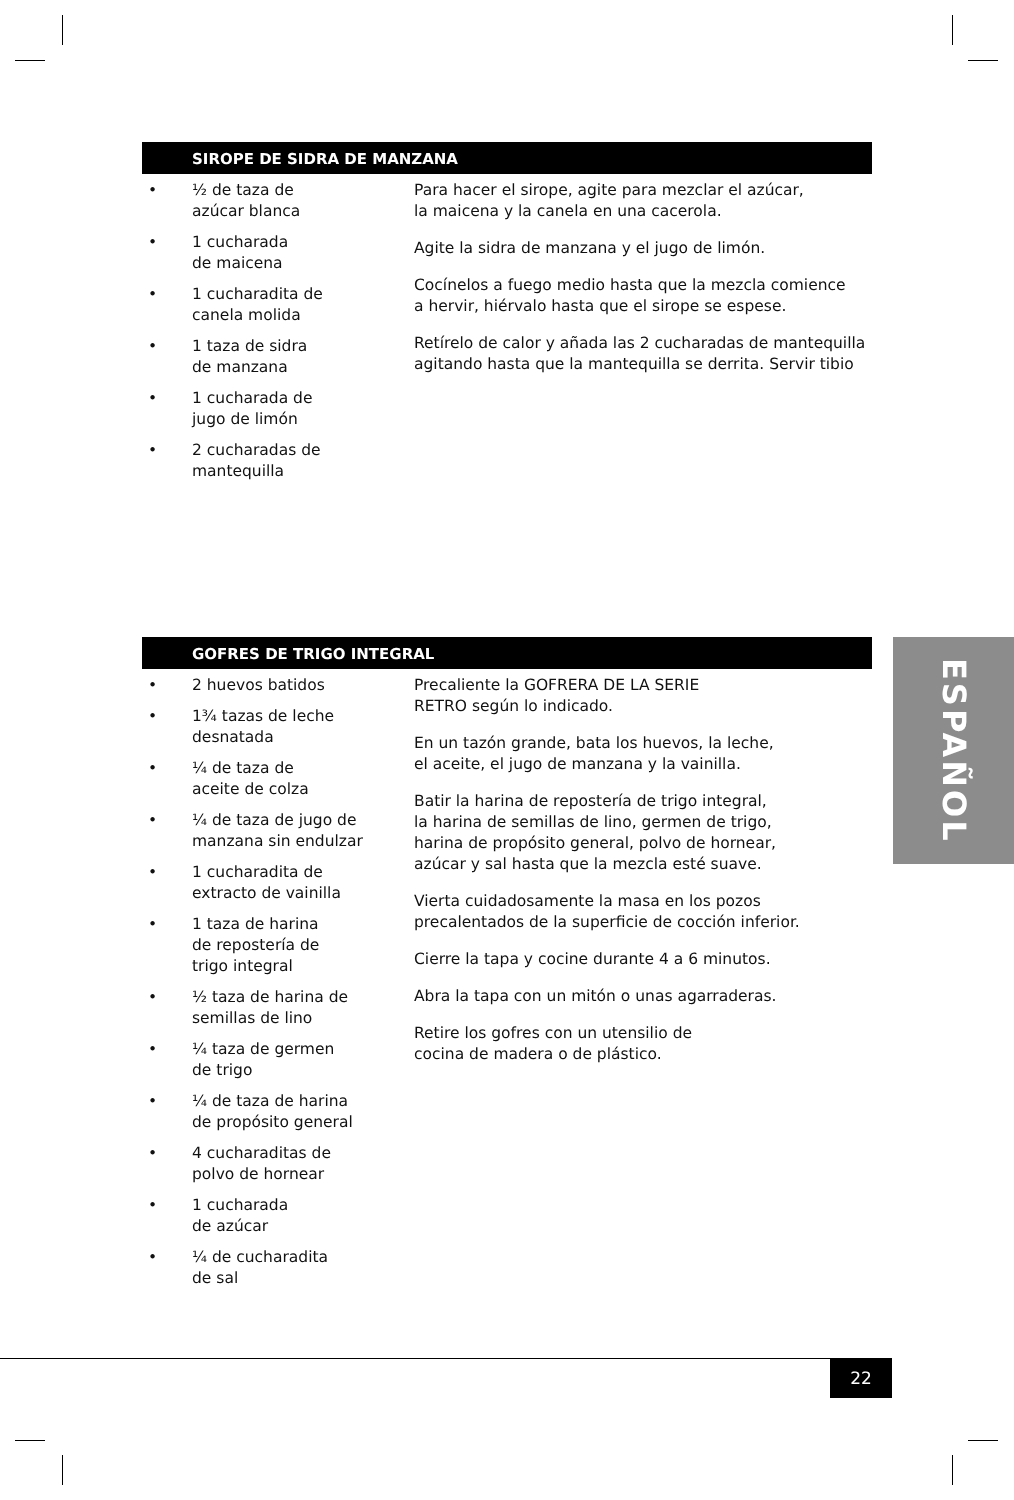SIROPE DE SIDRA DE MANZANA
• ½ de taza de
azúcar blanca
• 1 cucharada
de maicena
• 1 cucharadita de
canela molida
• 1 taza de sidra
de manzana
• 1 cucharada de
jugo de limón
• 2 cucharadas de
mantequilla
Para hacer el sirope, agite para mezclar el azúcar,
la maicena y la canela en una cacerola.
Agite la sidra de manzana y el jugo de limón.
Cocínelos a fuego medio hasta que la mezcla comience
a hervir, hiérvalo hasta que el sirope se espese.
Retírelo de calor y añada las 2 cucharadas de mantequilla
agitando hasta que la mantequilla se derrita. Servir tibio
GOFRES DE TRIGO INTEGRAL
• 2 huevos batidos
• 1¾ tazas de leche
desnatada
• ¼ de taza de
aceite de colza
• ¼ de taza de jugo de
manzana sin endulzar
• 1 cucharadita de
extracto de vainilla
• 1 taza de harina
de repostería de
trigo integral
• ½ taza de harina de
semillas de lino
• ¼ taza de germen
de trigo
• ¼ de taza de harina
de propósito general
• 4 cucharaditas de
polvo de hornear
• 1 cucharada
de azúcar
• ¼ de cucharadita
de sal
Precaliente la GOFRERA DE LA SERIE
RETRO según lo indicado.
En un tazón grande, bata los huevos, la leche,
el aceite, el jugo de manzana y la vainilla.
Batir la harina de repostería de trigo integral,
la harina de semillas de lino, germen de trigo,
harina de propósito general, polvo de hornear,
azúcar y sal hasta que la mezcla esté suave.
Vierta cuidadosamente la masa en los pozos
precalentados de la superficie de cocción inferior.
Cierre la tapa y cocine durante 4 a 6 minutos.
Abra la tapa con un mitón o unas agarraderas.
Retire los gofres con un utensilio de
cocina de madera o de plástico.
ESPAÑOL
22